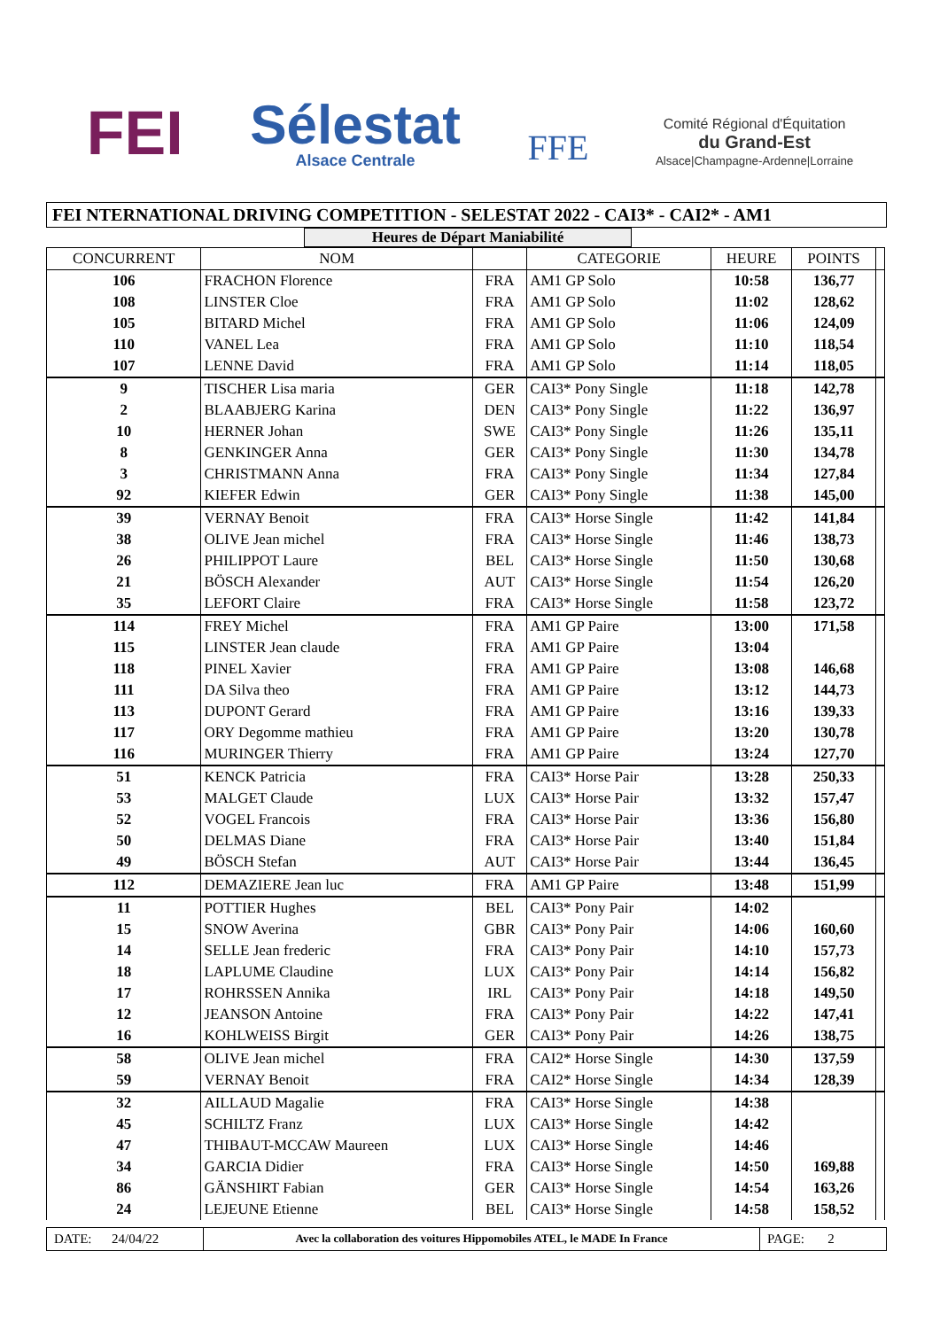FEI
Sélestat
Alsace Centrale
FFE
Comité Régional d'Équitation
du Grand-Est
Alsace|Champagne-Ardenne|Lorraine
FEI NTERNATIONAL DRIVING COMPETITION - SELESTAT 2022 - CAI3* - CAI2* - AM1
Heures de Départ Maniabilité
| CONCURRENT | NOM | | CATEGORIE | HEURE | POINTS | |
| --- | --- | --- | --- | --- | --- | --- |
| 106 | FRACHON Florence | FRA | AM1 GP Solo | 10:58 | 136,77 | |
| 108 | LINSTER Cloe | FRA | AM1 GP Solo | 11:02 | 128,62 | |
| 105 | BITARD Michel | FRA | AM1 GP Solo | 11:06 | 124,09 | |
| 110 | VANEL Lea | FRA | AM1 GP Solo | 11:10 | 118,54 | |
| 107 | LENNE David | FRA | AM1 GP Solo | 11:14 | 118,05 | |
| 9 | TISCHER Lisa maria | GER | CAI3* Pony Single | 11:18 | 142,78 | |
| 2 | BLAABJERG Karina | DEN | CAI3* Pony Single | 11:22 | 136,97 | |
| 10 | HERNER Johan | SWE | CAI3* Pony Single | 11:26 | 135,11 | |
| 8 | GENKINGER Anna | GER | CAI3* Pony Single | 11:30 | 134,78 | |
| 3 | CHRISTMANN Anna | FRA | CAI3* Pony Single | 11:34 | 127,84 | |
| 92 | KIEFER Edwin | GER | CAI3* Pony Single | 11:38 | 145,00 | |
| 39 | VERNAY Benoit | FRA | CAI3* Horse Single | 11:42 | 141,84 | |
| 38 | OLIVE Jean michel | FRA | CAI3* Horse Single | 11:46 | 138,73 | |
| 26 | PHILIPPOT Laure | BEL | CAI3* Horse Single | 11:50 | 130,68 | |
| 21 | BÖSCH Alexander | AUT | CAI3* Horse Single | 11:54 | 126,20 | |
| 35 | LEFORT Claire | FRA | CAI3* Horse Single | 11:58 | 123,72 | |
| 114 | FREY Michel | FRA | AM1 GP Paire | 13:00 | 171,58 | |
| 115 | LINSTER Jean claude | FRA | AM1 GP Paire | 13:04 | | |
| 118 | PINEL Xavier | FRA | AM1 GP Paire | 13:08 | 146,68 | |
| 111 | DA Silva theo | FRA | AM1 GP Paire | 13:12 | 144,73 | |
| 113 | DUPONT Gerard | FRA | AM1 GP Paire | 13:16 | 139,33 | |
| 117 | ORY Degomme mathieu | FRA | AM1 GP Paire | 13:20 | 130,78 | |
| 116 | MURINGER Thierry | FRA | AM1 GP Paire | 13:24 | 127,70 | |
| 51 | KENCK Patricia | FRA | CAI3* Horse Pair | 13:28 | 250,33 | |
| 53 | MALGET Claude | LUX | CAI3* Horse Pair | 13:32 | 157,47 | |
| 52 | VOGEL Francois | FRA | CAI3* Horse Pair | 13:36 | 156,80 | |
| 50 | DELMAS Diane | FRA | CAI3* Horse Pair | 13:40 | 151,84 | |
| 49 | BÖSCH Stefan | AUT | CAI3* Horse Pair | 13:44 | 136,45 | |
| 112 | DEMAZIERE Jean luc | FRA | AM1 GP Paire | 13:48 | 151,99 | |
| 11 | POTTIER Hughes | BEL | CAI3* Pony Pair | 14:02 | | |
| 15 | SNOW Averina | GBR | CAI3* Pony Pair | 14:06 | 160,60 | |
| 14 | SELLE Jean frederic | FRA | CAI3* Pony Pair | 14:10 | 157,73 | |
| 18 | LAPLUME Claudine | LUX | CAI3* Pony Pair | 14:14 | 156,82 | |
| 17 | ROHRSSEN Annika | IRL | CAI3* Pony Pair | 14:18 | 149,50 | |
| 12 | JEANSON Antoine | FRA | CAI3* Pony Pair | 14:22 | 147,41 | |
| 16 | KOHLWEISS Birgit | GER | CAI3* Pony Pair | 14:26 | 138,75 | |
| 58 | OLIVE Jean michel | FRA | CAI2* Horse Single | 14:30 | 137,59 | |
| 59 | VERNAY Benoit | FRA | CAI2* Horse Single | 14:34 | 128,39 | |
| 32 | AILLAUD Magalie | FRA | CAI3* Horse Single | 14:38 | | |
| 45 | SCHILTZ Franz | LUX | CAI3* Horse Single | 14:42 | | |
| 47 | THIBAUT-MCCAW Maureen | LUX | CAI3* Horse Single | 14:46 | | |
| 34 | GARCIA Didier | FRA | CAI3* Horse Single | 14:50 | 169,88 | |
| 86 | GÄNSHIRT Fabian | GER | CAI3* Horse Single | 14:54 | 163,26 | |
| 24 | LEJEUNE Etienne | BEL | CAI3* Horse Single | 14:58 | 158,52 | |
DATE: 24/04/22
Avec la collaboration des voitures Hippomobiles ATEL, le MADE In France
PAGE: 2